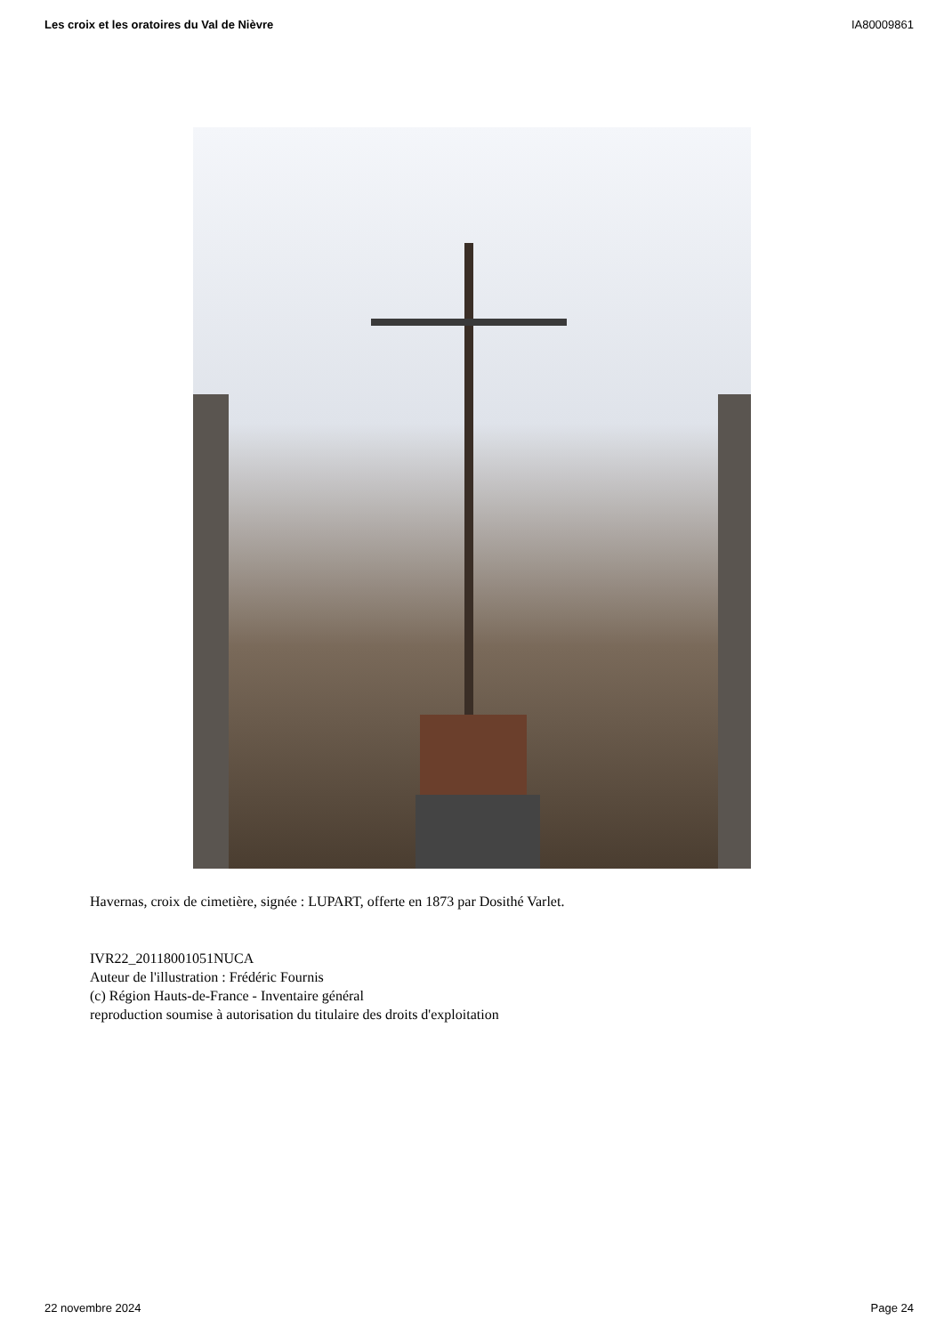Les croix et les oratoires du Val de Nièvre IA80009861
Havernas, croix de cimetière, signée : LUPART, offerte en 1873 par Dosithé Varlet.
IVR22_20118001051NUCA
Auteur de l'illustration : Frédéric Fournis
(c) Région Hauts-de-France - Inventaire général
reproduction soumise à autorisation du titulaire des droits d'exploitation
22 novembre 2024 Page 24